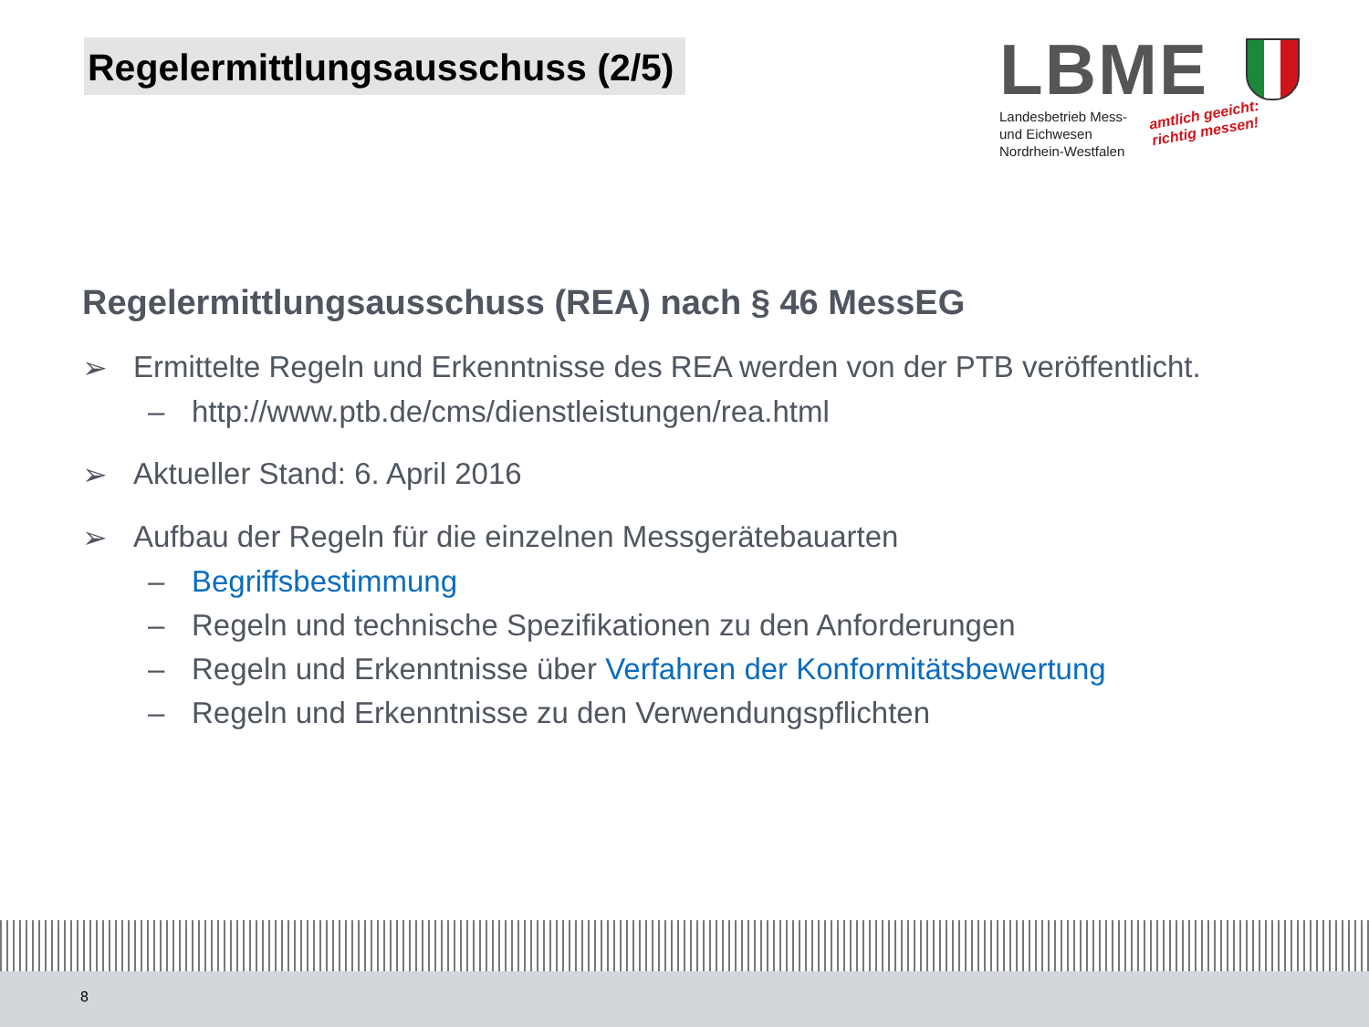Regelermittlungsausschuss (2/5)
LBME
Landesbetrieb Mess-
und Eichwesen
Nordrhein-Westfalen
amtlich geeicht:
richtig messen!
Regelermittlungsausschuss (REA) nach § 46 MessEG
➢ Ermittelte Regeln und Erkenntnisse des REA werden von der PTB veröffentlicht.
– http://www.ptb.de/cms/dienstleistungen/rea.html
➢ Aktueller Stand: 6. April 2016
➢ Aufbau der Regeln für die einzelnen Messgerätebauarten
– Begriffsbestimmung
– Regeln und technische Spezifikationen zu den Anforderungen
– Regeln und Erkenntnisse über Verfahren der Konformitätsbewertung
– Regeln und Erkenntnisse zu den Verwendungspflichten
8